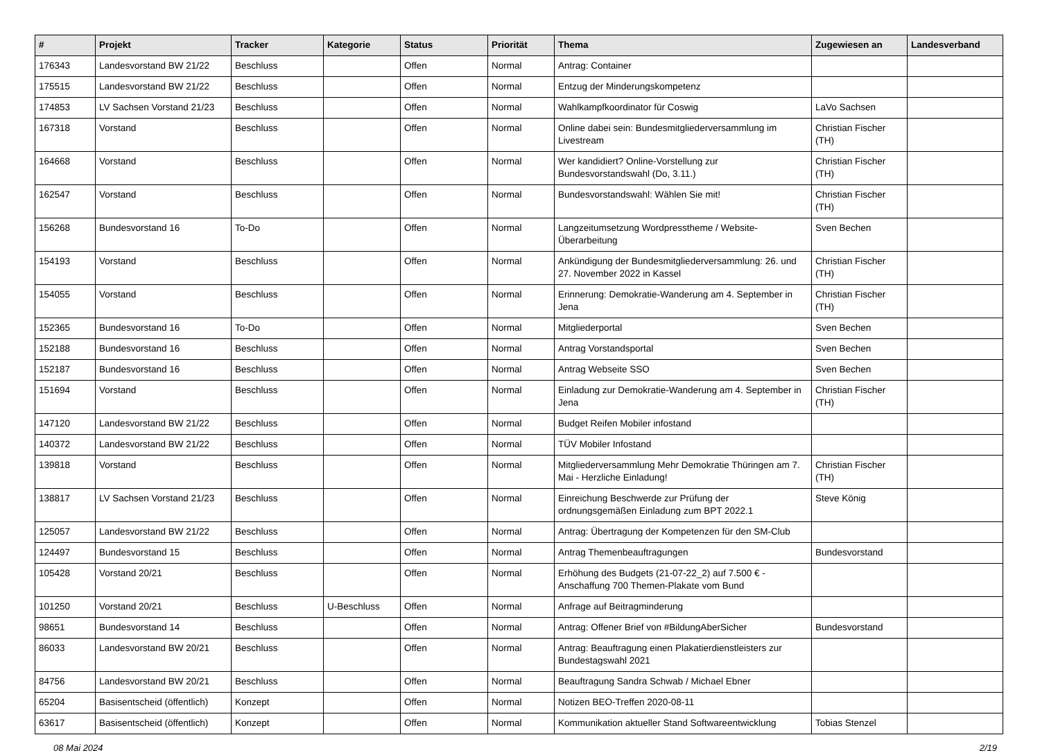| # | Projekt | Tracker | Kategorie | Status | Priorität | Thema | Zugewiesen an | Landesverband |
| --- | --- | --- | --- | --- | --- | --- | --- | --- |
| 176343 | Landesvorstand BW 21/22 | Beschluss | | Offen | Normal | Antrag: Container | | |
| 175515 | Landesvorstand BW 21/22 | Beschluss | | Offen | Normal | Entzug der Minderungskompetenz | | |
| 174853 | LV Sachsen Vorstand 21/23 | Beschluss | | Offen | Normal | Wahlkampfkoordinator für Coswig | LaVo Sachsen | |
| 167318 | Vorstand | Beschluss | | Offen | Normal | Online dabei sein: Bundesmitgliederversammlung im Livestream | Christian Fischer (TH) | |
| 164668 | Vorstand | Beschluss | | Offen | Normal | Wer kandidiert? Online-Vorstellung zur Bundesvorstandswahl (Do, 3.11.) | Christian Fischer (TH) | |
| 162547 | Vorstand | Beschluss | | Offen | Normal | Bundesvorstandswahl: Wählen Sie mit! | Christian Fischer (TH) | |
| 156268 | Bundesvorstand 16 | To-Do | | Offen | Normal | Langzeitumsetzung Wordpresstheme / Website-Überarbeitung | Sven Bechen | |
| 154193 | Vorstand | Beschluss | | Offen | Normal | Ankündigung der Bundesmitgliederversammlung: 26. und 27. November 2022 in Kassel | Christian Fischer (TH) | |
| 154055 | Vorstand | Beschluss | | Offen | Normal | Erinnerung: Demokratie-Wanderung am 4. September in Jena | Christian Fischer (TH) | |
| 152365 | Bundesvorstand 16 | To-Do | | Offen | Normal | Mitgliederportal | Sven Bechen | |
| 152188 | Bundesvorstand 16 | Beschluss | | Offen | Normal | Antrag Vorstandsportal | Sven Bechen | |
| 152187 | Bundesvorstand 16 | Beschluss | | Offen | Normal | Antrag Webseite SSO | Sven Bechen | |
| 151694 | Vorstand | Beschluss | | Offen | Normal | Einladung zur Demokratie-Wanderung am 4. September in Jena | Christian Fischer (TH) | |
| 147120 | Landesvorstand BW 21/22 | Beschluss | | Offen | Normal | Budget Reifen Mobiler infostand | | |
| 140372 | Landesvorstand BW 21/22 | Beschluss | | Offen | Normal | TÜV Mobiler Infostand | | |
| 139818 | Vorstand | Beschluss | | Offen | Normal | Mitgliederversammlung Mehr Demokratie Thüringen am 7. Mai - Herzliche Einladung! | Christian Fischer (TH) | |
| 138817 | LV Sachsen Vorstand 21/23 | Beschluss | | Offen | Normal | Einreichung Beschwerde zur Prüfung der ordnungsgemäßen Einladung zum BPT 2022.1 | Steve König | |
| 125057 | Landesvorstand BW 21/22 | Beschluss | | Offen | Normal | Antrag: Übertragung der Kompetenzen für den SM-Club | | |
| 124497 | Bundesvorstand 15 | Beschluss | | Offen | Normal | Antrag Themenbeauftragungen | Bundesvorstand | |
| 105428 | Vorstand 20/21 | Beschluss | | Offen | Normal | Erhöhung des Budgets (21-07-22_2) auf 7.500 € - Anschaffung 700 Themen-Plakate vom Bund | | |
| 101250 | Vorstand 20/21 | Beschluss | U-Beschluss | Offen | Normal | Anfrage auf Beitragminderung | | |
| 98651 | Bundesvorstand 14 | Beschluss | | Offen | Normal | Antrag: Offener Brief von #BildungAberSicher | Bundesvorstand | |
| 86033 | Landesvorstand BW 20/21 | Beschluss | | Offen | Normal | Antrag: Beauftragung einen Plakatierdienstleisters zur Bundestagswahl 2021 | | |
| 84756 | Landesvorstand BW 20/21 | Beschluss | | Offen | Normal | Beauftragung Sandra Schwab / Michael Ebner | | |
| 65204 | Basisentscheid (öffentlich) | Konzept | | Offen | Normal | Notizen BEO-Treffen 2020-08-11 | | |
| 63617 | Basisentscheid (öffentlich) | Konzept | | Offen | Normal | Kommunikation aktueller Stand Softwareentwicklung | Tobias Stenzel | |
08 Mai 2024 2/19